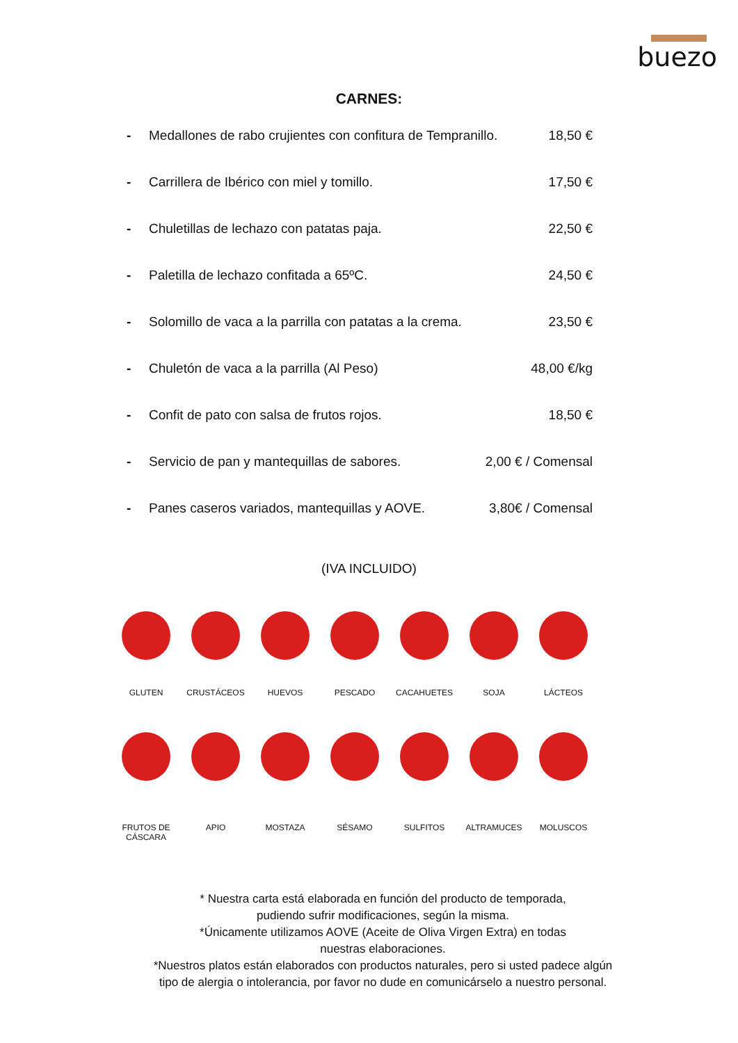buezo
CARNES:
- Medallones de rabo crujientes con confitura de Tempranillo. 18,50 €
- Carrillera de Ibérico con miel y tomillo. 17,50 €
- Chuletillas de lechazo con patatas paja. 22,50 €
- Paletilla de lechazo confitada a 65ºC. 24,50 €
- Solomillo de vaca a la parrilla con patatas a la crema. 23,50 €
- Chuletón de vaca a la parrilla (Al Peso) 48,00 €/kg
- Confit de pato con salsa de frutos rojos. 18,50 €
- Servicio de pan y mantequillas de sabores. 2,00 € / Comensal
- Panes caseros variados, mantequillas y AOVE. 3,80€ / Comensal
(IVA INCLUIDO)
GLUTEN
CRUSTÁCEOS
HUEVOS
PESCADO
CACAHUETES
SOJA
LÁCTEOS
FRUTOS DE CÁSCARA
APIO
MOSTAZA
SÉSAMO
SULFITOS
ALTRAMUCES
MOLUSCOS
* Nuestra carta está elaborada en función del producto de temporada,
pudiendo sufrir modificaciones, según la misma.
*Únicamente utilizamos AOVE (Aceite de Oliva Virgen Extra) en todas
nuestras elaboraciones.
*Nuestros platos están elaborados con productos naturales, pero si usted padece algún
tipo de alergia o intolerancia, por favor no dude en comunicárselo a nuestro personal.